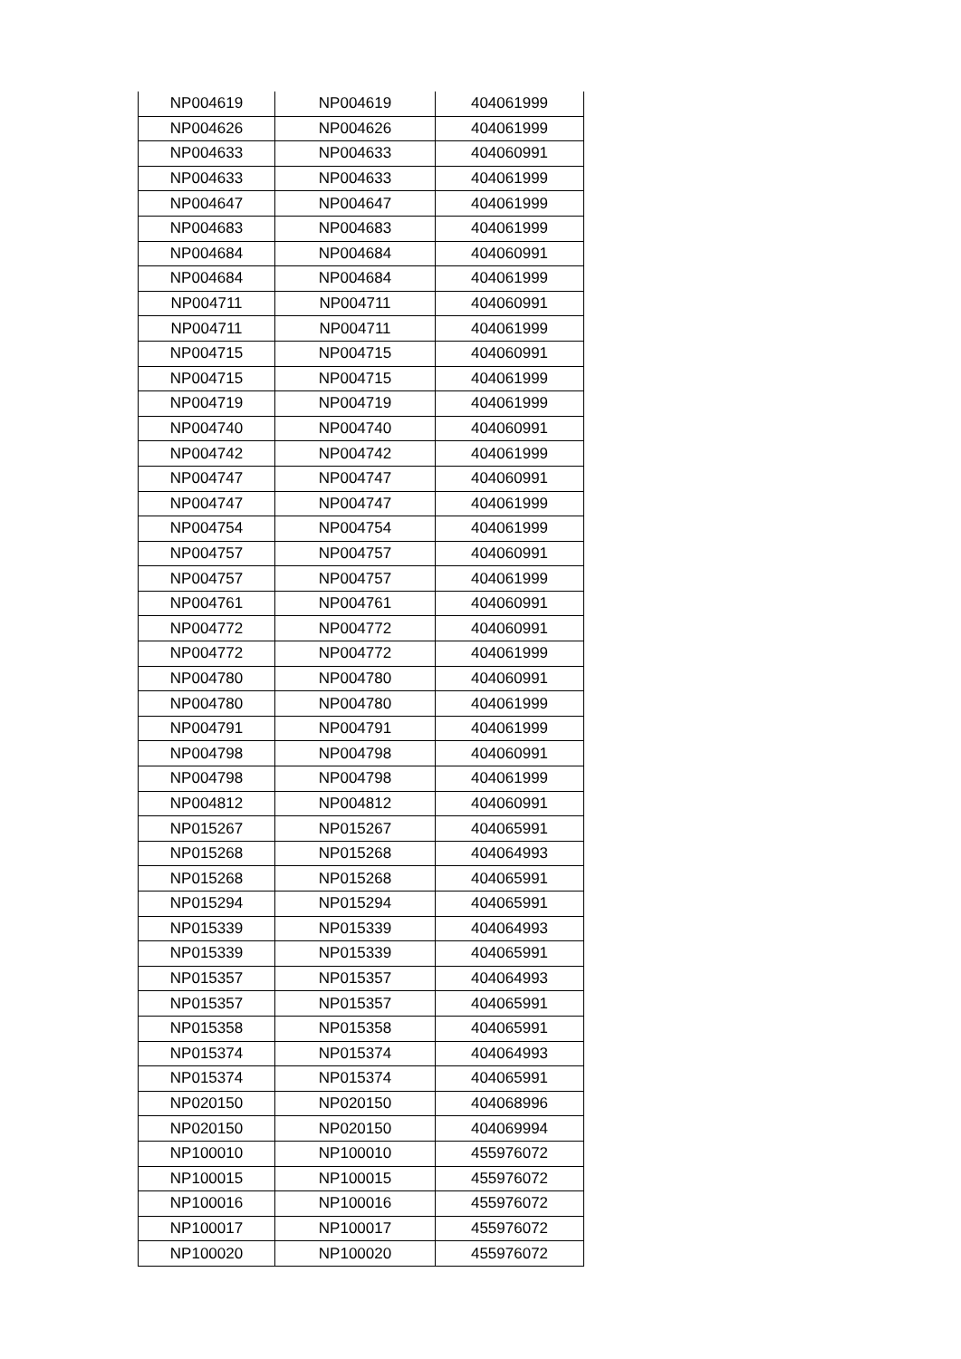| NP004619 | NP004619 | 404061999 |
| NP004626 | NP004626 | 404061999 |
| NP004633 | NP004633 | 404060991 |
| NP004633 | NP004633 | 404061999 |
| NP004647 | NP004647 | 404061999 |
| NP004683 | NP004683 | 404061999 |
| NP004684 | NP004684 | 404060991 |
| NP004684 | NP004684 | 404061999 |
| NP004711 | NP004711 | 404060991 |
| NP004711 | NP004711 | 404061999 |
| NP004715 | NP004715 | 404060991 |
| NP004715 | NP004715 | 404061999 |
| NP004719 | NP004719 | 404061999 |
| NP004740 | NP004740 | 404060991 |
| NP004742 | NP004742 | 404061999 |
| NP004747 | NP004747 | 404060991 |
| NP004747 | NP004747 | 404061999 |
| NP004754 | NP004754 | 404061999 |
| NP004757 | NP004757 | 404060991 |
| NP004757 | NP004757 | 404061999 |
| NP004761 | NP004761 | 404060991 |
| NP004772 | NP004772 | 404060991 |
| NP004772 | NP004772 | 404061999 |
| NP004780 | NP004780 | 404060991 |
| NP004780 | NP004780 | 404061999 |
| NP004791 | NP004791 | 404061999 |
| NP004798 | NP004798 | 404060991 |
| NP004798 | NP004798 | 404061999 |
| NP004812 | NP004812 | 404060991 |
| NP015267 | NP015267 | 404065991 |
| NP015268 | NP015268 | 404064993 |
| NP015268 | NP015268 | 404065991 |
| NP015294 | NP015294 | 404065991 |
| NP015339 | NP015339 | 404064993 |
| NP015339 | NP015339 | 404065991 |
| NP015357 | NP015357 | 404064993 |
| NP015357 | NP015357 | 404065991 |
| NP015358 | NP015358 | 404065991 |
| NP015374 | NP015374 | 404064993 |
| NP015374 | NP015374 | 404065991 |
| NP020150 | NP020150 | 404068996 |
| NP020150 | NP020150 | 404069994 |
| NP100010 | NP100010 | 455976072 |
| NP100015 | NP100015 | 455976072 |
| NP100016 | NP100016 | 455976072 |
| NP100017 | NP100017 | 455976072 |
| NP100020 | NP100020 | 455976072 |